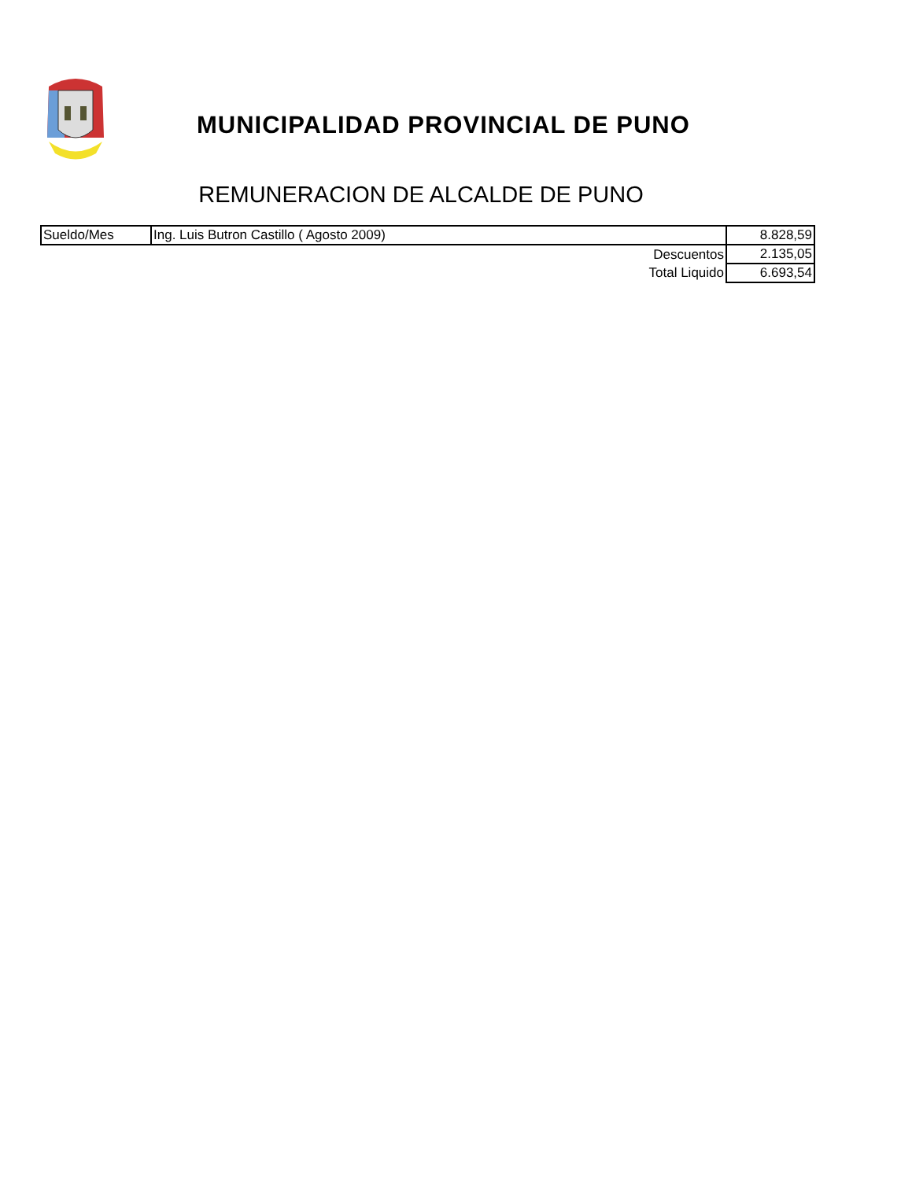MUNICIPALIDAD PROVINCIAL DE PUNO
REMUNERACION DE ALCALDE DE PUNO
| Sueldo/Mes | Ing. Luis Butron Castillo ( Agosto 2009) | 8.828,59 |
| | Descuentos | 2.135,05 |
| | Total Liquido | 6.693,54 |